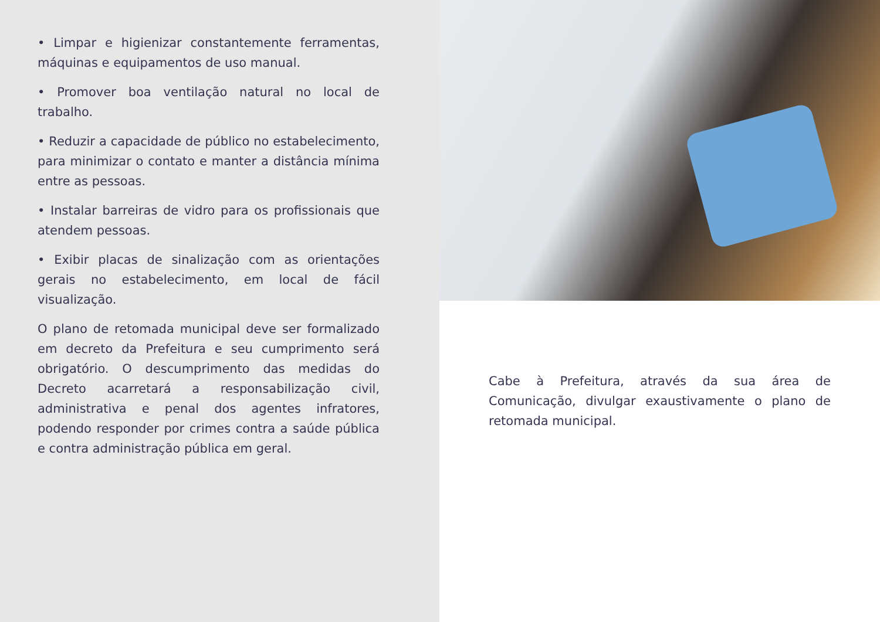• Limpar e higienizar constantemente ferramentas, máquinas e equipamentos de uso manual.
• Promover boa ventilação natural no local de trabalho.
• Reduzir a capacidade de público no estabelecimento, para minimizar o contato e manter a distância mínima entre as pessoas.
• Instalar barreiras de vidro para os profissionais que atendem pessoas.
• Exibir placas de sinalização com as orientações gerais no estabelecimento, em local de fácil visualização.
O plano de retomada municipal deve ser formalizado em decreto da Prefeitura e seu cumprimento será obrigatório. O descumprimento das medidas do Decreto acarretará a responsabilização civil, administrativa e penal dos agentes infratores, podendo responder por crimes contra a saúde pública e contra administração pública em geral.
Cabe à Prefeitura, através da sua área de Comunicação, divulgar exaustivamente o plano de retomada municipal.